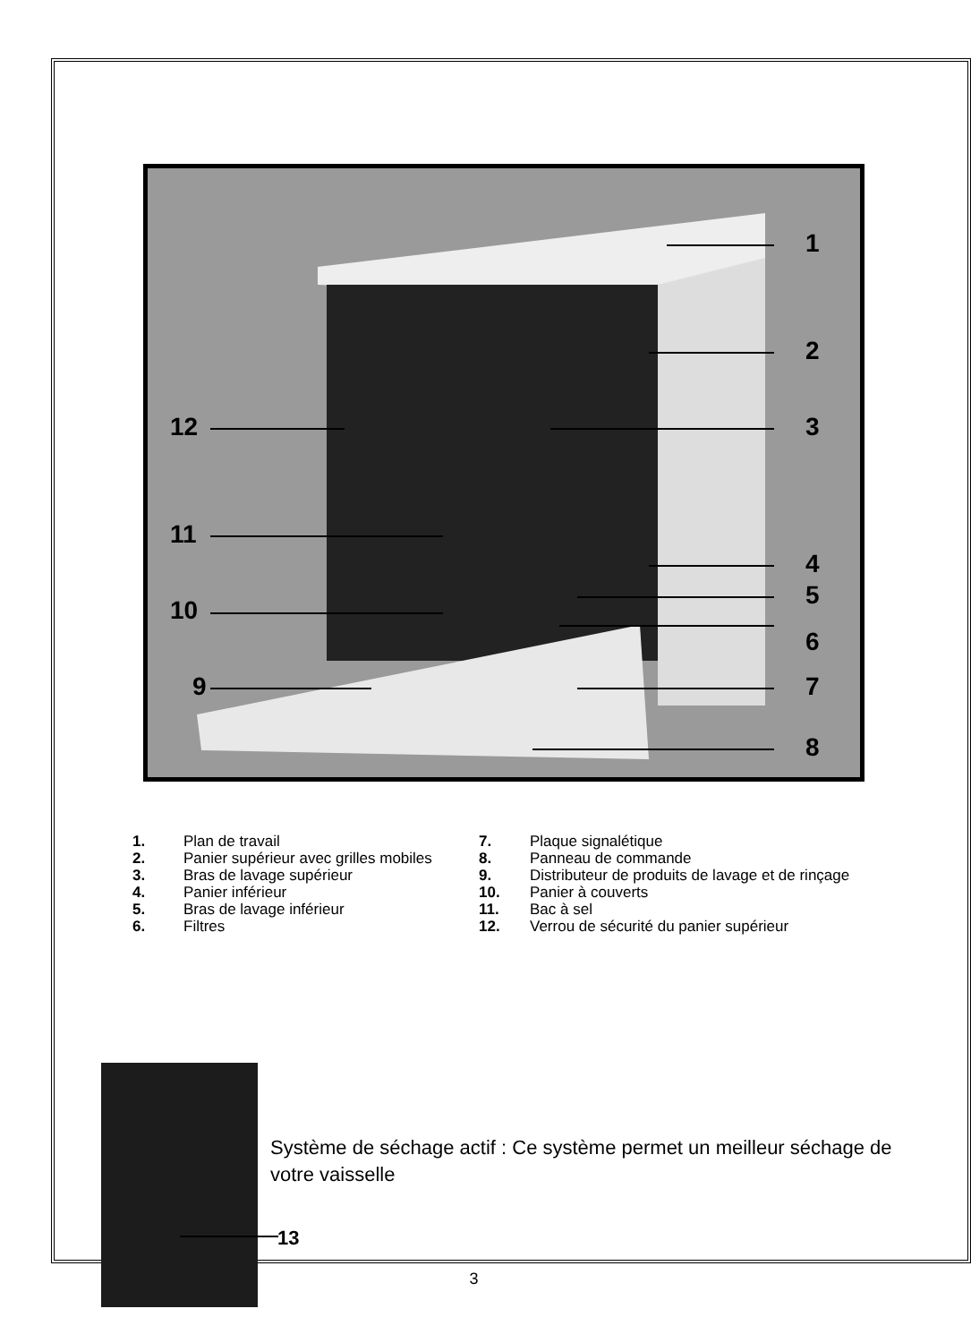1
2
12 3
11
4
5
10
6
9 7
8
| 1. | Plan de travail | 7. | Plaque signalétique |
| 2. | Panier supérieur avec grilles mobiles | 8. | Panneau de commande |
| 3. | Bras de lavage supérieur | 9. | Distributeur de produits de lavage et de rinçage |
| 4. | Panier inférieur | 10. | Panier à couverts |
| 5. | Bras de lavage inférieur | 11. | Bac à sel |
| 6. | Filtres | 12. | Verrou de sécurité du panier supérieur |
13
Système de séchage actif : Ce système permet un meilleur séchage de votre vaisselle
3